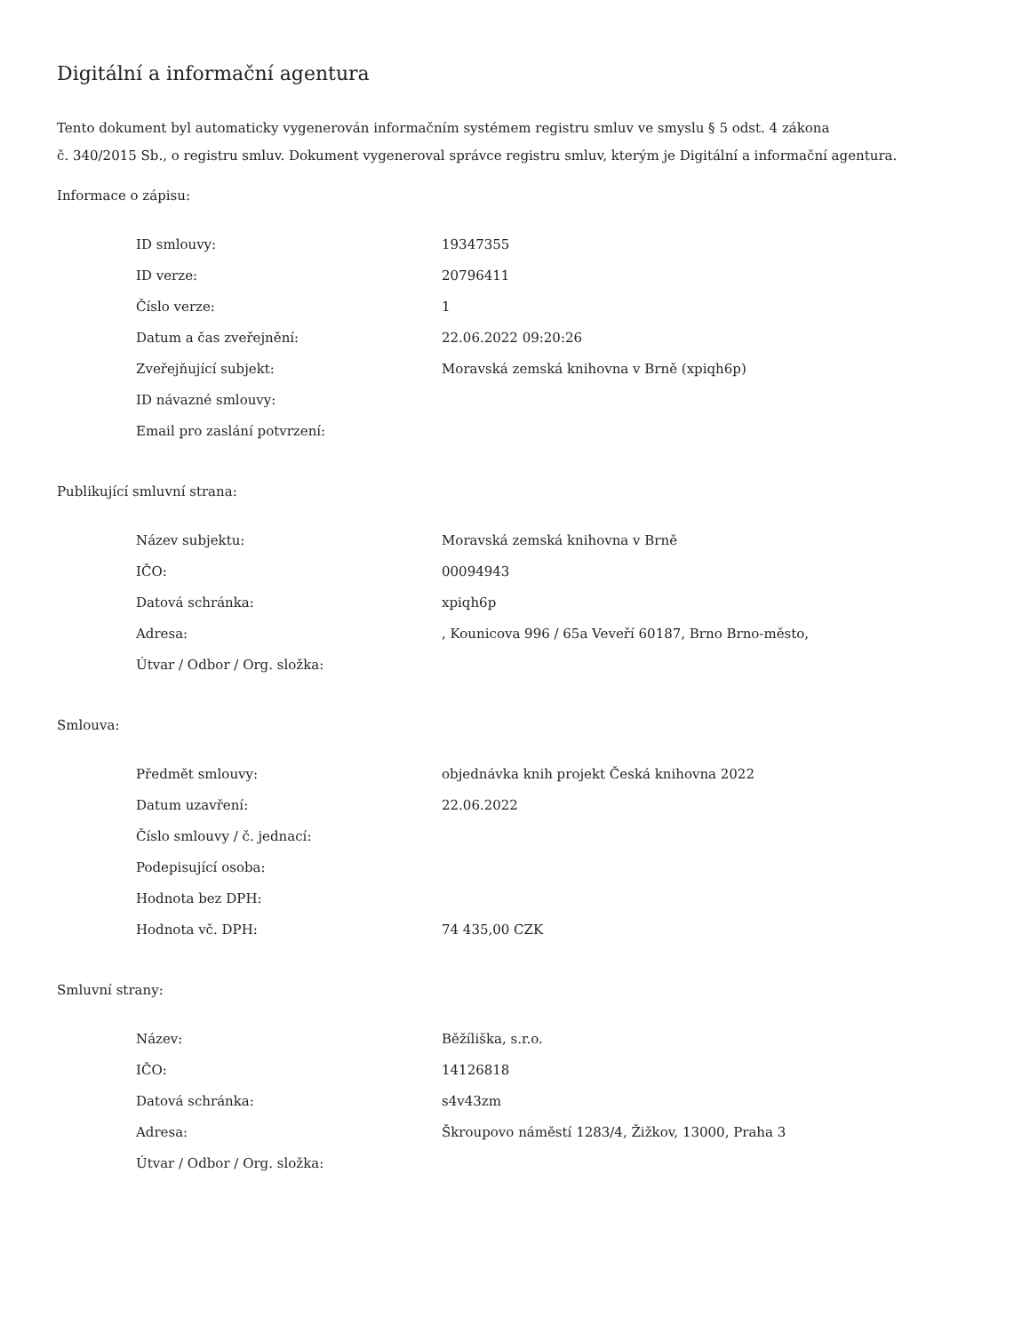Digitální a informační agentura
Tento dokument byl automaticky vygenerován informačním systémem registru smluv ve smyslu § 5 odst. 4 zákona
č. 340/2015 Sb., o registru smluv. Dokument vygeneroval správce registru smluv, kterým je Digitální a informační agentura.
Informace o zápisu:
| ID smlouvy: | 19347355 |
| ID verze: | 20796411 |
| Číslo verze: | 1 |
| Datum a čas zveřejnění: | 22.06.2022 09:20:26 |
| Zveřejňující subjekt: | Moravská zemská knihovna v Brně (xpiqh6p) |
| ID návazné smlouvy: | |
| Email pro zaslání potvrzení: | |
Publikující smluvní strana:
| Název subjektu: | Moravská zemská knihovna v Brně |
| IČO: | 00094943 |
| Datová schránka: | xpiqh6p |
| Adresa: | , Kounicova 996 / 65a Veveří 60187, Brno Brno-město, |
| Útvar / Odbor / Org. složka: | |
Smlouva:
| Předmět smlouvy: | objednávka knih projekt Česká knihovna 2022 |
| Datum uzavření: | 22.06.2022 |
| Číslo smlouvy / č. jednací: | |
| Podepisující osoba: | |
| Hodnota bez DPH: | |
| Hodnota vč. DPH: | 74 435,00 CZK |
Smluvní strany:
| Název: | Běžíliška, s.r.o. |
| IČO: | 14126818 |
| Datová schránka: | s4v43zm |
| Adresa: | Škroupovo náměstí 1283/4, Žižkov, 13000, Praha 3 |
| Útvar / Odbor / Org. složka: | |